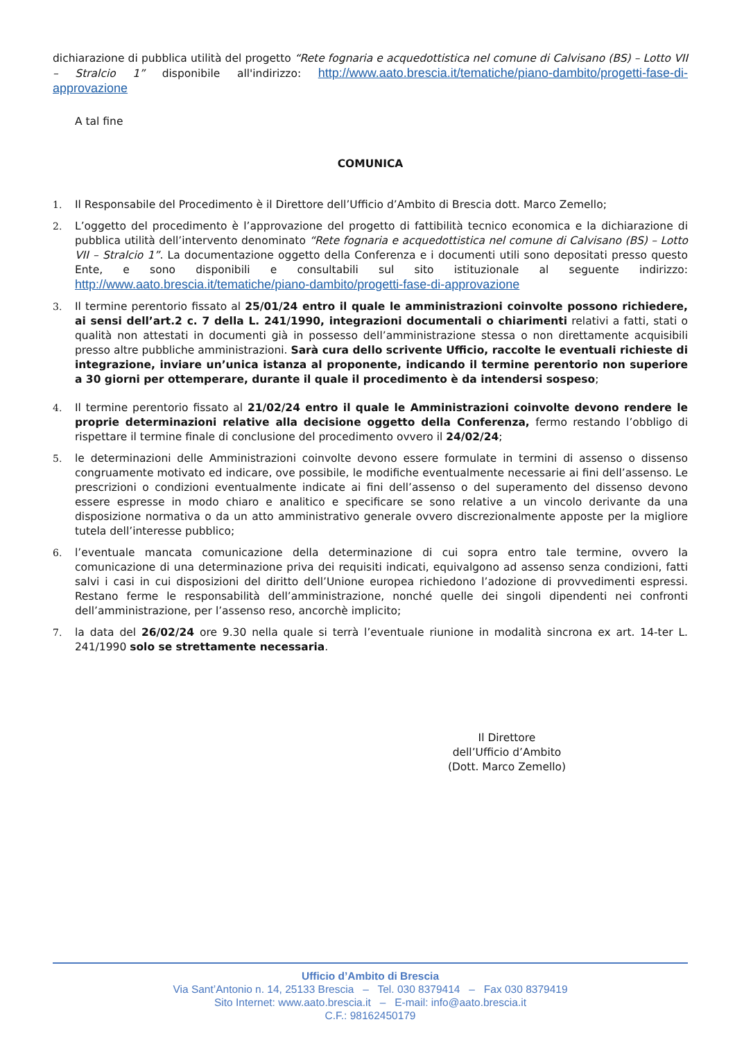dichiarazione di pubblica utilità del progetto “Rete fognaria e acquedottistica nel comune di Calvisano (BS) – Lotto VII – Stralcio 1” disponibile all'indirizzo: http://www.aato.brescia.it/tematiche/piano-dambito/progetti-fase-di-approvazione
A tal fine
COMUNICA
1. Il Responsabile del Procedimento è il Direttore dell’Ufficio d’Ambito di Brescia dott. Marco Zemello;
2. L’oggetto del procedimento è l’approvazione del progetto di fattibilità tecnico economica e la dichiarazione di pubblica utilità dell’intervento denominato “Rete fognaria e acquedottistica nel comune di Calvisano (BS) – Lotto VII – Stralcio 1”. La documentazione oggetto della Conferenza e i documenti utili sono depositati presso questo Ente, e sono disponibili e consultabili sul sito istituzionale al seguente indirizzo: http://www.aato.brescia.it/tematiche/piano-dambito/progetti-fase-di-approvazione
3. Il termine perentorio fissato al 25/01/24 entro il quale le amministrazioni coinvolte possono richiedere, ai sensi dell’art.2 c. 7 della L. 241/1990, integrazioni documentali o chiarimenti relativi a fatti, stati o qualità non attestati in documenti già in possesso dell’amministrazione stessa o non direttamente acquisibili presso altre pubbliche amministrazioni. Sarà cura dello scrivente Ufficio, raccolte le eventuali richieste di integrazione, inviare un’unica istanza al proponente, indicando il termine perentorio non superiore a 30 giorni per ottemperare, durante il quale il procedimento è da intendersi sospeso;
4. Il termine perentorio fissato al 21/02/24 entro il quale le Amministrazioni coinvolte devono rendere le proprie determinazioni relative alla decisione oggetto della Conferenza, fermo restando l’obbligo di rispettare il termine finale di conclusione del procedimento ovvero il 24/02/24;
5. le determinazioni delle Amministrazioni coinvolte devono essere formulate in termini di assenso o dissenso congruamente motivato ed indicare, ove possibile, le modifiche eventualmente necessarie ai fini dell’assenso. Le prescrizioni o condizioni eventualmente indicate ai fini dell’assenso o del superamento del dissenso devono essere espresse in modo chiaro e analitico e specificare se sono relative a un vincolo derivante da una disposizione normativa o da un atto amministrativo generale ovvero discrezionalmente apposte per la migliore tutela dell’interesse pubblico;
6. l’eventuale mancata comunicazione della determinazione di cui sopra entro tale termine, ovvero la comunicazione di una determinazione priva dei requisiti indicati, equivalgono ad assenso senza condizioni, fatti salvi i casi in cui disposizioni del diritto dell’Unione europea richiedono l’adozione di provvedimenti espressi. Restano ferme le responsabilità dell’amministrazione, nonché quelle dei singoli dipendenti nei confronti dell’amministrazione, per l’assenso reso, ancorchè implicito;
7. la data del 26/02/24 ore 9.30 nella quale si terrà l’eventuale riunione in modalità sincrona ex art. 14-ter L. 241/1990 solo se strettamente necessaria.
Il Direttore
dell’Ufficio d’Ambito
(Dott. Marco Zemello)
Ufficio d’Ambito di Brescia
Via Sant’Antonio n. 14, 25133 Brescia – Tel. 030 8379414 – Fax 030 8379419
Sito Internet: www.aato.brescia.it – E-mail: info@aato.brescia.it
C.F.: 98162450179